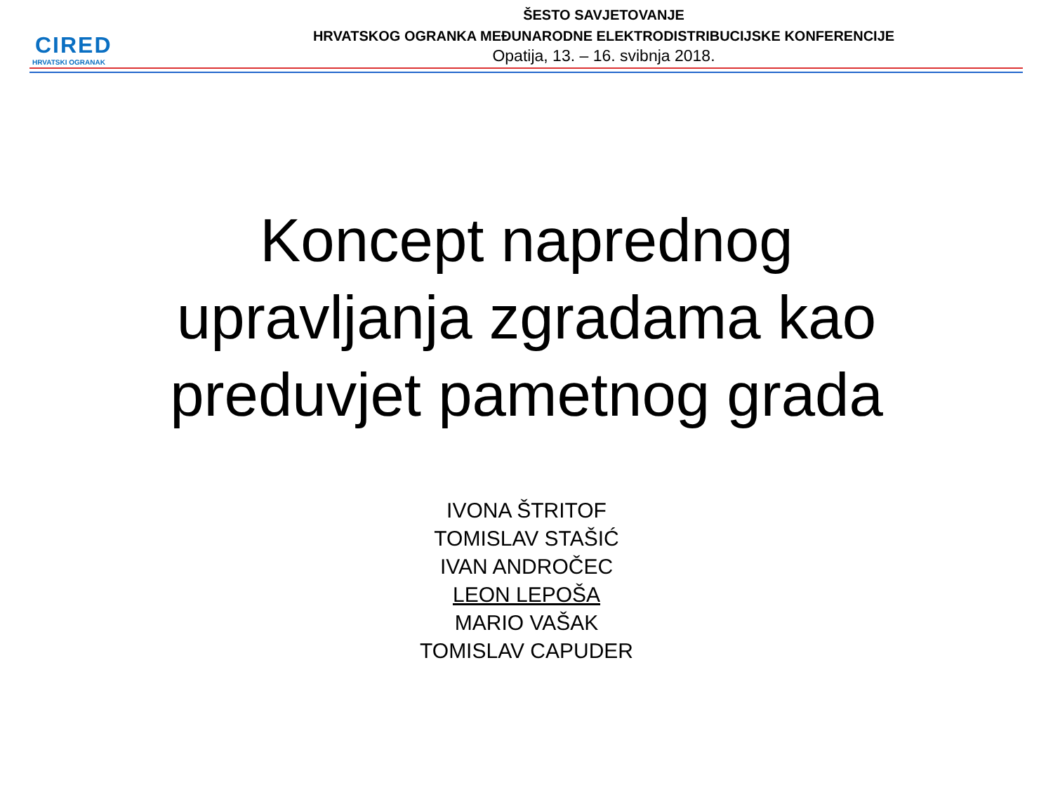CIRED
HRVATSKI OGRANAK
ŠESTO SAVJETOVANJE
HRVATSKOG OGRANKA MEĐUNARODNE ELEKTRODISTRIBUCIJSKE KONFERENCIJE
Opatija, 13. – 16. svibnja 2018.
Koncept naprednog
upravljanja zgradama kao
preduvjet pametnog grada
IVONA ŠTRITOF
TOMISLAV STAŠIĆ
IVAN ANDROČEC
LEON LEPOŠA
MARIO VAŠAK
TOMISLAV CAPUDER